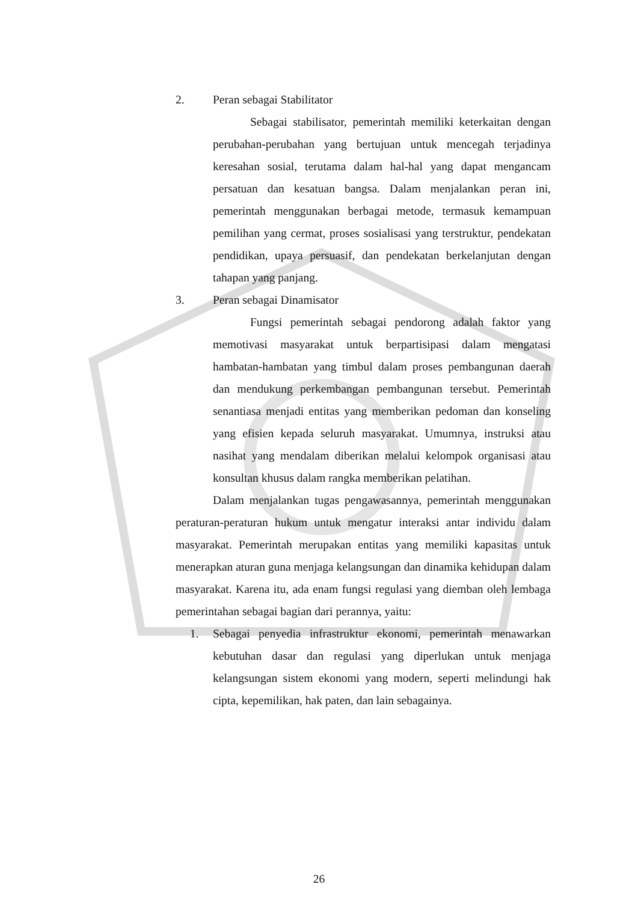2. Peran sebagai Stabilitator
Sebagai stabilisator, pemerintah memiliki keterkaitan dengan perubahan-perubahan yang bertujuan untuk mencegah terjadinya keresahan sosial, terutama dalam hal-hal yang dapat mengancam persatuan dan kesatuan bangsa. Dalam menjalankan peran ini, pemerintah menggunakan berbagai metode, termasuk kemampuan pemilihan yang cermat, proses sosialisasi yang terstruktur, pendekatan pendidikan, upaya persuasif, dan pendekatan berkelanjutan dengan tahapan yang panjang.
3. Peran sebagai Dinamisator
Fungsi pemerintah sebagai pendorong adalah faktor yang memotivasi masyarakat untuk berpartisipasi dalam mengatasi hambatan-hambatan yang timbul dalam proses pembangunan daerah dan mendukung perkembangan pembangunan tersebut. Pemerintah senantiasa menjadi entitas yang memberikan pedoman dan konseling yang efisien kepada seluruh masyarakat. Umumnya, instruksi atau nasihat yang mendalam diberikan melalui kelompok organisasi atau konsultan khusus dalam rangka memberikan pelatihan.
Dalam menjalankan tugas pengawasannya, pemerintah menggunakan peraturan-peraturan hukum untuk mengatur interaksi antar individu dalam masyarakat. Pemerintah merupakan entitas yang memiliki kapasitas untuk menerapkan aturan guna menjaga kelangsungan dan dinamika kehidupan dalam masyarakat. Karena itu, ada enam fungsi regulasi yang diemban oleh lembaga pemerintahan sebagai bagian dari perannya, yaitu:
1. Sebagai penyedia infrastruktur ekonomi, pemerintah menawarkan kebutuhan dasar dan regulasi yang diperlukan untuk menjaga kelangsungan sistem ekonomi yang modern, seperti melindungi hak cipta, kepemilikan, hak paten, dan lain sebagainya.
26